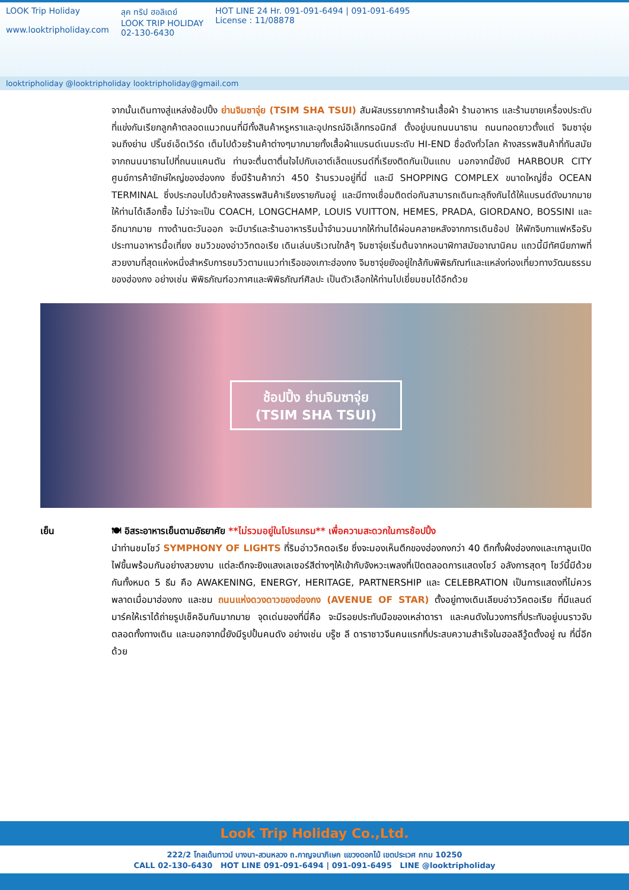LOOK Trip Holiday
www.looktripholiday.com
ลุค ทริป ฮอลิเดย์
LOOK TRIP HOLIDAY
02-130-6430
HOT LINE 24 Hr. 091-091-6494 | 091-091-6495
License : 11/08878
looktripholiday @looktripholiday looktripholiday@gmail.com
จากนั้นเดินทางสู่แหล่งช้อปปิ้ง ย่านจิมซาจุ่ย (TSIM SHA TSUI) สัมผัสบรรยากาศร้านเสื้อผ้า ร้านอาหาร และร้านขายเครื่องประดับที่แข่งกันเรียกลูกค้าตลอดแนวถนนที่มีทั้งสินค้าหรูหราและอุปกรณ์อิเล็กทรอนิกส์ ตั้งอยู่บนถนนนาธาน ถนนทอดยาวตั้งแต่ จิมซาจุ่ย จนถึงย่าน ปริ๊นซ์เอ็ดเวิร์ด เต็มไปด้วยร้านค้าต่างๆมากมายทั้งเสื้อผ้าแบรนด์เนมระดับ HI-END ชื่อดังทั่วโลก ห้างสรรพสินค้าที่ทันสมัย จากถนนนาธานไปที่ถนนแคนตัน ท่านจะตื่นตาตื่นใจไปกับเอาต์เล็ตแบรนด์ที่เรียงติดกันเป็นแถบ นอกจากนี้ยังมี HARBOUR CITY ศูนย์การค้ายักษ์ใหญ่ของฮ่องกง ซึ่งมีร้านค้ากว่า 450 ร้านรวมอยู่ที่นี่ และมี SHOPPING COMPLEX ขนาดใหญ่ชื่อ OCEAN TERMINAL ซึ่งประกอบไปด้วยห้างสรรพสินค้าเรียงรายกันอยู่ และมีทางเชื่อมติดต่อกันสามารถเดินทะลุถึงกันได้ให้แบรนด์ดังมากมายให้ท่านได้เลือกซื้อ ไม่ว่าจะเป็น COACH, LONGCHAMP, LOUIS VUITTON, HEMES, PRADA, GIORDANO, BOSSINI และอีกมากมาย ทางด้านตะวันออก จะมีบาร์และร้านอาหารริมน้ำจำนวนมากให้ท่านได้ผ่อนคลายหลังจากการเดินช้อป ให้พักจิบกาแฟหรือรับประทานอาหารมื้อเที่ยง ชมวิวของอ่าววิกตอเรีย เดินเล่นบริเวณใกล้ๆ จิมซาจุ่ยเริ่มต้นจากหอนาฬิกาสมัยอาณานิคม แถวนี้มีทัศนียภาพที่สวยงามที่สุดแห่งหนึ่งสำหรับการชมวิวตามแนวท่าเรือของเกาะฮ่องกง จิมซาจุ่ยยังอยู่ใกล้กับพิพิธภัณฑ์และแหล่งท่องเที่ยวทางวัฒนธรรมของฮ่องกง อย่างเช่น พิพิธภัณฑ์อวกาศและพิพิธภัณฑ์ศิลปะ เป็นตัวเลือกให้ท่านไปเยี่ยมชมได้อีกด้วย
ช้อปปิ้ง ย่านจิมซาจุ่ย
(TSIM SHA TSUI)
เย็น 🍽 อิสระอาหารเย็นตามอัธยาศัย **ไม่รวมอยู่ในโปรแกรม** เพื่อความสะดวกในการช้อปปิ้ง
นำท่านชมโชว์ SYMPHONY OF LIGHTS ที่ริมอ่าววิคตอเรีย ซึ่งจะมองเห็นตึกของฮ่องกงกว่า 40 ตึกทั้งฝั่งฮ่องกงและเกาลูนเปิดไฟขึ้นพร้อมกันอย่างสวยงาม แต่ละตึกจะยิงแสงเลเซอร์สีต่างๆให้เข้ากับจังหวะเพลงที่เปิดตลอดการแสดงโชว์ อลังการสุดๆ โชว์นี้มีด้วยกันทั้งหมด 5 ธีม คือ AWAKENING, ENERGY, HERITAGE, PARTNERSHIP และ CELEBRATION เป็นการแสดงที่ไม่ควรพลาดเมื่อมาฮ่องกง และชม ถนนแห่งดวงดาวของฮ่องกง (AVENUE OF STAR) ตั้งอยู่ทางเดินเลียบอ่าววิคตอเรีย ที่มีแลนด์มาร์คให้เราได้ถ่ายรูปเช็คอินกันมากมาย จุดเด่นของที่นี่คือ จะมีรอยประทับมือของเหล่าดารา และคนดังในวงการที่ประทับอยู่บนราวจับตลอดทั้งทางเดิน และนอกจากนี้ยังมีรูปปั้นคนดัง อย่างเช่น บรู๊ซ ลี ดาราชาวจีนคนแรกที่ประสบความสำเร็จในฮอลลีวู้ดตั้งอยู่ ณ ที่นี่อีกด้วย
Look Trip Holiday Co.,Ltd.
222/2 โกลเด้นทาวน์ บางนา-สวนหลวง ถ.กาญจนาภิเษก แขวงดอกไม้ เขตประเวศ กทม 10250
CALL 02-130-6430 HOT LINE 091-091-6494 | 091-091-6495 LINE @looktripholiday